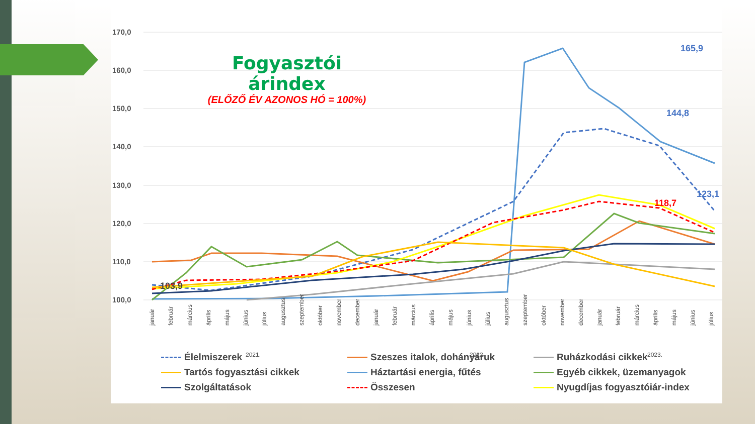170,0
160,0
150,0
140,0
130,0
120,0
110,0
100,0
165,9
144,8
123,1
118,7
103,9
január
február
március
április
május
június
július
augusztus
szeptember
október
november
december
január
február
március
április
május
június
július
augusztus
szeptember
október
november
december
január
február
március
április
május
június
július
2021.
2022.
2023.
Fogyasztói árindex
(ELŐZŐ ÉV AZONOS HÓ = 100%)
Élelmiszerek
Szeszes italok, dohányáruk
Ruházkodási cikkek
Tartós fogyasztási cikkek
Háztartási energia, fűtés
Egyéb cikkek, üzemanyagok
Szolgáltatások
Összesen
Nyugdíjas fogyasztóiár-index